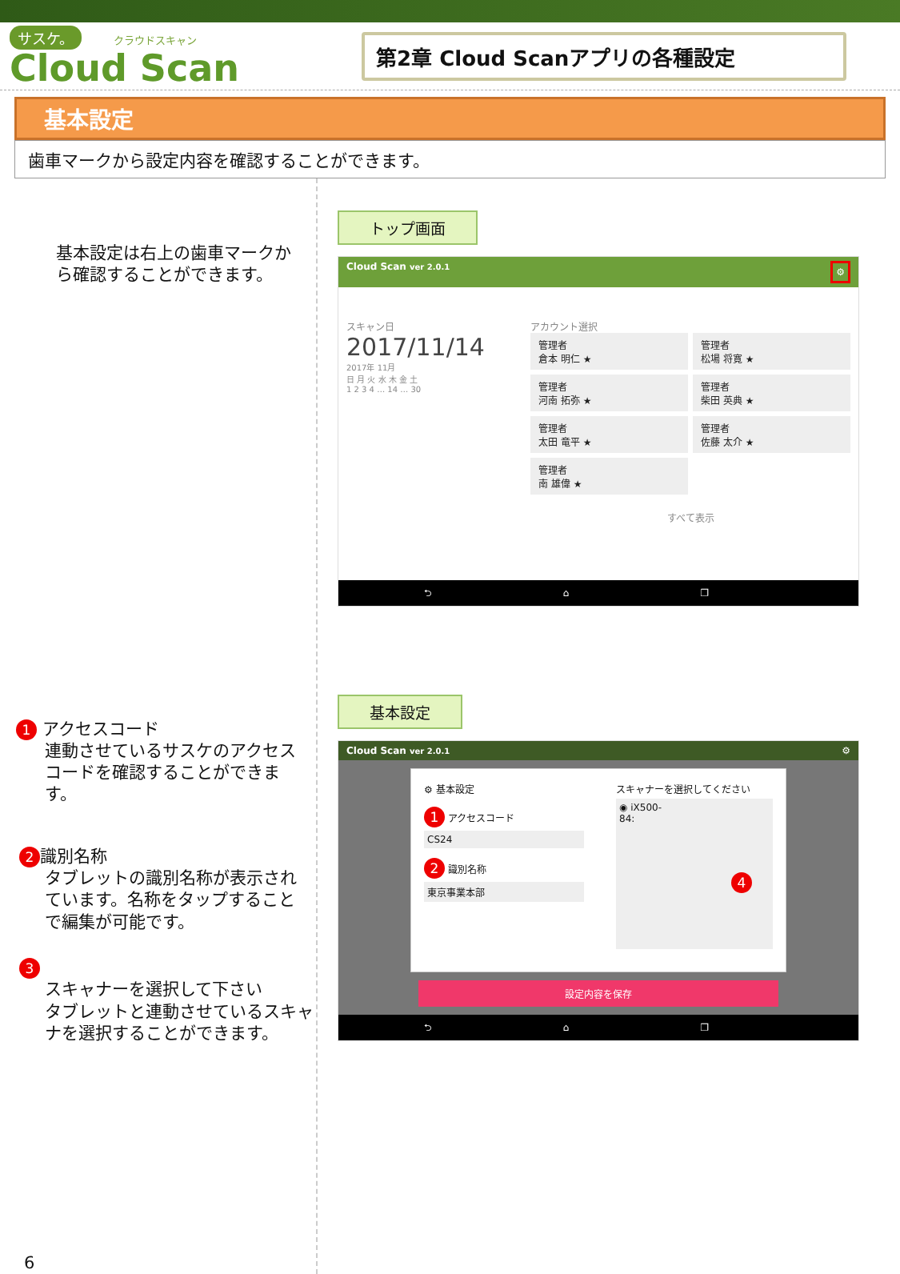サスケ。 クラウドスキャン
Cloud Scan
第2章 Cloud Scanアプリの各種設定
基本設定
歯車マークから設定内容を確認することができます。
基本設定は右上の歯車マークから確認することができます。
1 アクセスコード
連動させているサスケのアクセスコードを確認することができます。
2 識別名称
タブレットの識別名称が表示されています。名称をタップすることで編集が可能です。
3
スキャナーを選択して下さい
タブレットと連動させているスキャナを選択することができます。
6
トップ画面
Cloud Scan ver 2.0.1 ⚙
スキャン日
2017/11/14
2017年 11月
日 月 火 水 木 金 土
1 2 3 4 … 14 … 30
アカウント選択
管理者
倉本 明仁 ★
管理者
松場 将寛 ★
管理者
河南 拓弥 ★
管理者
柴田 英典 ★
管理者
太田 竜平 ★
管理者
佐藤 太介 ★
管理者
南 雄偉 ★
すべて表示
⮌ ⌂ ❐
基本設定
Cloud Scan ver 2.0.1 ⚙
⚙ 基本設定
1 アクセスコード
CS24
2 識別名称
東京事業本部
スキャナーを選択してください
◉ iX500-
84: 4
設定内容を保存
⮌ ⌂ ❐